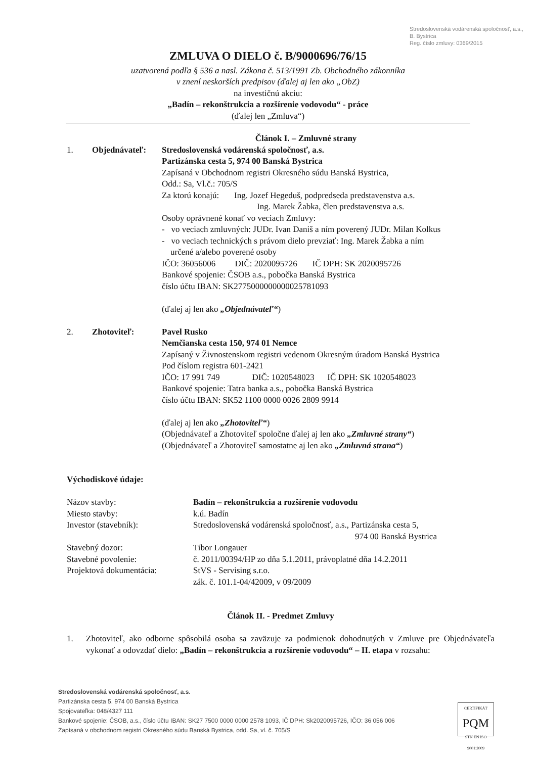Stredoslovenská vodárenská spoločnosť, a.s., B. Bystrica
Reg. číslo zmluvy: 0369/2015
ZMLUVA O DIELO č. B/9000696/76/15
uzatvorená podľa § 536 a nasl. Zákona č. 513/1991 Zb. Obchodného zákonníka
v znení neskorších predpisov (ďalej aj len ako „ObZ)
na investičnú akciu:
„Badín – rekonštrukcia a rozšírenie vodovodu“ - práce
(ďalej len „Zmluva“)
Článok I. – Zmluvné strany
1. Objednávateľ: Stredoslovenská vodárenská spoločnosť, a.s.
Partizánska cesta 5, 974 00 Banská Bystrica
Zapísaná v Obchodnom registri Okresného súdu Banská Bystrica,
Odd.: Sa, Vl.č.: 705/S
Za ktorú konajú: Ing. Jozef Hegeduš, podpredseda predstavenstva a.s.
Ing. Marek Žabka, člen predstavenstva a.s.
Osoby oprávnené konať vo veciach Zmluvy:
- vo veciach zmluvných: JUDr. Ivan Daniš a ním poverený JUDr. Milan Kolkus
- vo veciach technických s právom dielo prevziať: Ing. Marek Žabka a ním
určené a/alebo poverené osoby
IČO: 36056006 DIČ: 2020095726 IČ DPH: SK 2020095726
Bankové spojenie: ČSOB a.s., pobočka Banská Bystrica
číslo účtu IBAN: SK2775000000000025781093
(ďalej aj len ako „Objednávateľ“)
2. Zhotoviteľ: Pavel Rusko
Nemčianska cesta 150, 974 01 Nemce
Zapísaný v Živnostenskom registri vedenom Okresným úradom Banská Bystrica
Pod číslom registra 601-2421
IČO: 17 991 749 DIČ: 1020548023 IČ DPH: SK 1020548023
Bankové spojenie: Tatra banka a.s., pobočka Banská Bystrica
číslo účtu IBAN: SK52 1100 0000 0026 2809 9914
(ďalej aj len ako „Zhotoviteľ“)
(Objednávateľ a Zhotoviteľ spoločne ďalej aj len ako „Zmluvné strany“)
(Objednávateľ a Zhotoviteľ samostatne aj len ako „Zmluvná strana“)
Východiskové údaje:
Názov stavby: Badín – rekonštrukcia a rozšírenie vodovodu
Miesto stavby: k.ú. Badín
Investor (stavebník): Stredoslovenská vodárenská spoločnosť, a.s., Partizánska cesta 5,
974 00 Banská Bystrica
Stavebný dozor: Tibor Longauer
Stavebné povolenie: č. 2011/00394/HP zo dňa 5.1.2011, právoplatné dňa 14.2.2011
Projektová dokumentácia: StVS - Servising s.r.o.
zák. č. 101.1-04/42009, v 09/2009
Článok II. - Predmet Zmluvy
1. Zhotoviteľ, ako odborne spôsobilá osoba sa zaväzuje za podmienok dohodnutých v Zmluve pre Objednávateľa vykonať a odovzdať dielo: „Badín – rekonštrukcia a rozšírenie vodovodu“ – II. etapa v rozsahu:
Stredoslovenská vodárenská spoločnosť, a.s.
Partizánska cesta 5, 974 00 Banská Bystrica
Spojovateľka: 048/4327 111
Bankové spojenie: ČSOB, a.s., číslo účtu IBAN: SK27 7500 0000 0000 2578 1093, IČ DPH: Sk2020095726, IČO: 36 056 006
Zapísaná v obchodnom registri Okresného súdu Banská Bystrica, odd. Sa, vl. č. 705/S
CERTIFIKÁT
PQM
STN EN ISO 9001:2009